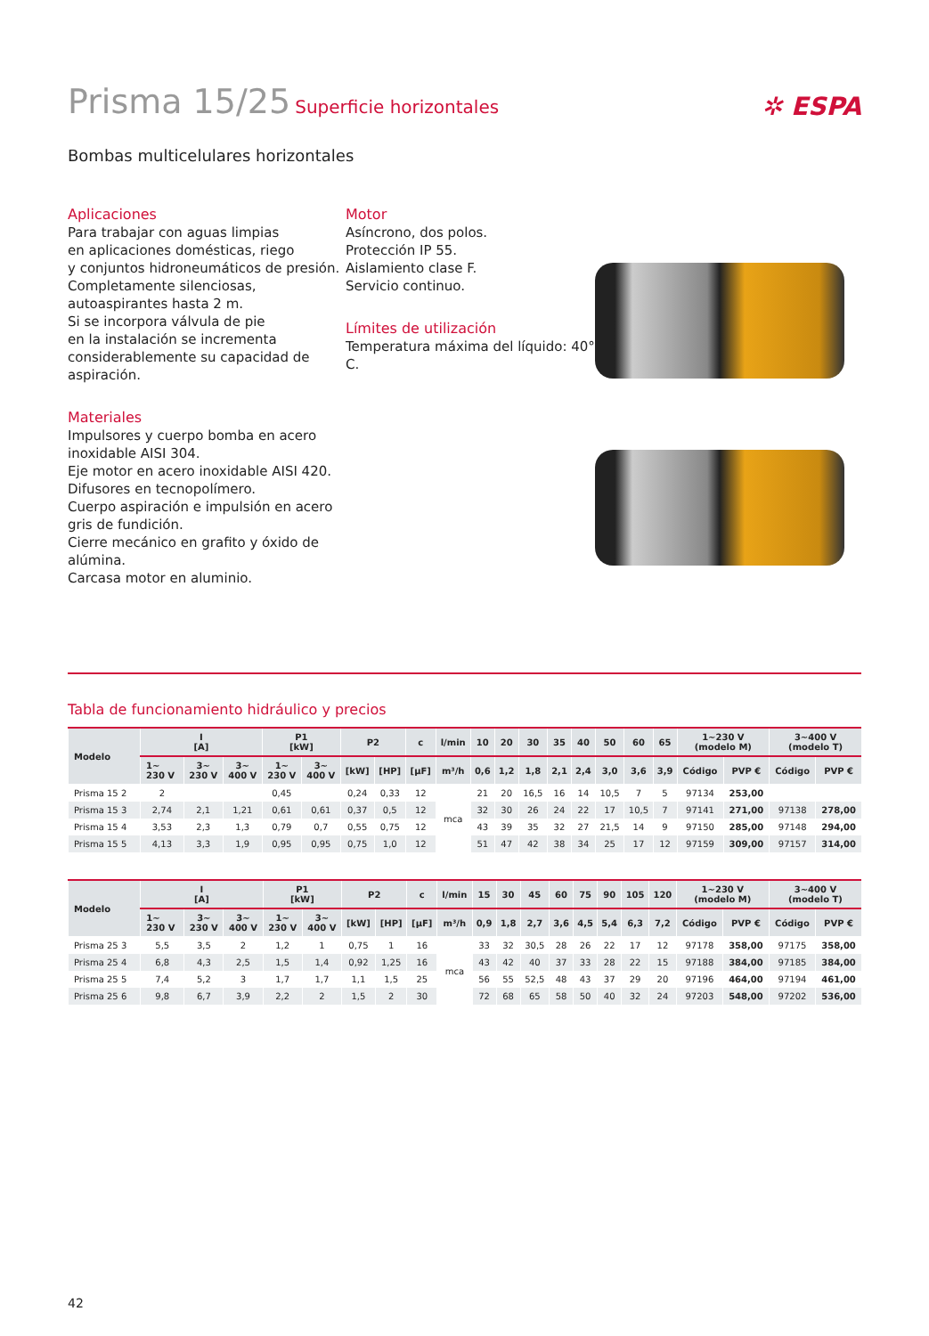Prisma 15/25 Superficie horizontales
✲ ESPA
Bombas multicelulares horizontales
Aplicaciones
Para trabajar con aguas limpias
en aplicaciones domésticas, riego
y conjuntos hidroneumáticos de presión.
Completamente silenciosas,
autoaspirantes hasta 2 m.
Si se incorpora válvula de pie
en la instalación se incrementa
considerablemente su capacidad de
aspiración.
Materiales
Impulsores y cuerpo bomba en acero
inoxidable AISI 304.
Eje motor en acero inoxidable AISI 420.
Difusores en tecnopolímero.
Cuerpo aspiración e impulsión en acero
gris de fundición.
Cierre mecánico en grafito y óxido de
alúmina.
Carcasa motor en aluminio.
Motor
Asíncrono, dos polos.
Protección IP 55.
Aislamiento clase F.
Servicio continuo.
Límites de utilización
Temperatura máxima del líquido: 40° C.
Tabla de funcionamiento hidráulico y precios
| Modelo | I [A] | | | P1 [kW] | | P2 | | c | l/min | 10 | 20 | 30 | 35 | 40 | 50 | 60 | 65 | 1~230 V (modelo M) | | 3~400 V (modelo T) | |
| --- | --- | --- | --- | --- | --- | --- | --- | --- | --- | --- | --- | --- | --- | --- | --- | --- | --- | --- | --- | --- | --- |
| | 1~ 230 V | 3~ 230 V | 3~ 400 V | 1~ 230 V | 3~ 400 V | [kW] | [HP] | [µF] | m³/h | 0,6 | 1,2 | 1,8 | 2,1 | 2,4 | 3,0 | 3,6 | 3,9 | Código | PVP € | Código | PVP € |
| Prisma 15 2 | 2 | | | 0,45 | | 0,24 | 0,33 | 12 | mca | 21 | 20 | 16,5 | 16 | 14 | 10,5 | 7 | 5 | 97134 | 253,00 | | |
| Prisma 15 3 | 2,74 | 2,1 | 1,21 | 0,61 | 0,61 | 0,37 | 0,5 | 12 | | 32 | 30 | 26 | 24 | 22 | 17 | 10,5 | 7 | 97141 | 271,00 | 97138 | 278,00 |
| Prisma 15 4 | 3,53 | 2,3 | 1,3 | 0,79 | 0,7 | 0,55 | 0,75 | 12 | | 43 | 39 | 35 | 32 | 27 | 21,5 | 14 | 9 | 97150 | 285,00 | 97148 | 294,00 |
| Prisma 15 5 | 4,13 | 3,3 | 1,9 | 0,95 | 0,95 | 0,75 | 1,0 | 12 | | 51 | 47 | 42 | 38 | 34 | 25 | 17 | 12 | 97159 | 309,00 | 97157 | 314,00 |
| Modelo | I [A] | | | P1 [kW] | | P2 | | c | l/min | 15 | 30 | 45 | 60 | 75 | 90 | 105 | 120 | 1~230 V (modelo M) | | 3~400 V (modelo T) | |
| --- | --- | --- | --- | --- | --- | --- | --- | --- | --- | --- | --- | --- | --- | --- | --- | --- | --- | --- | --- | --- | --- |
| | 1~ 230 V | 3~ 230 V | 3~ 400 V | 1~ 230 V | 3~ 400 V | [kW] | [HP] | [µF] | m³/h | 0,9 | 1,8 | 2,7 | 3,6 | 4,5 | 5,4 | 6,3 | 7,2 | Código | PVP € | Código | PVP € |
| Prisma 25 3 | 5,5 | 3,5 | 2 | 1,2 | 1 | 0,75 | 1 | 16 | mca | 33 | 32 | 30,5 | 28 | 26 | 22 | 17 | 12 | 97178 | 358,00 | 97175 | 358,00 |
| Prisma 25 4 | 6,8 | 4,3 | 2,5 | 1,5 | 1,4 | 0,92 | 1,25 | 16 | | 43 | 42 | 40 | 37 | 33 | 28 | 22 | 15 | 97188 | 384,00 | 97185 | 384,00 |
| Prisma 25 5 | 7,4 | 5,2 | 3 | 1,7 | 1,7 | 1,1 | 1,5 | 25 | | 56 | 55 | 52,5 | 48 | 43 | 37 | 29 | 20 | 97196 | 464,00 | 97194 | 461,00 |
| Prisma 25 6 | 9,8 | 6,7 | 3,9 | 2,2 | 2 | 1,5 | 2 | 30 | | 72 | 68 | 65 | 58 | 50 | 40 | 32 | 24 | 97203 | 548,00 | 97202 | 536,00 |
42